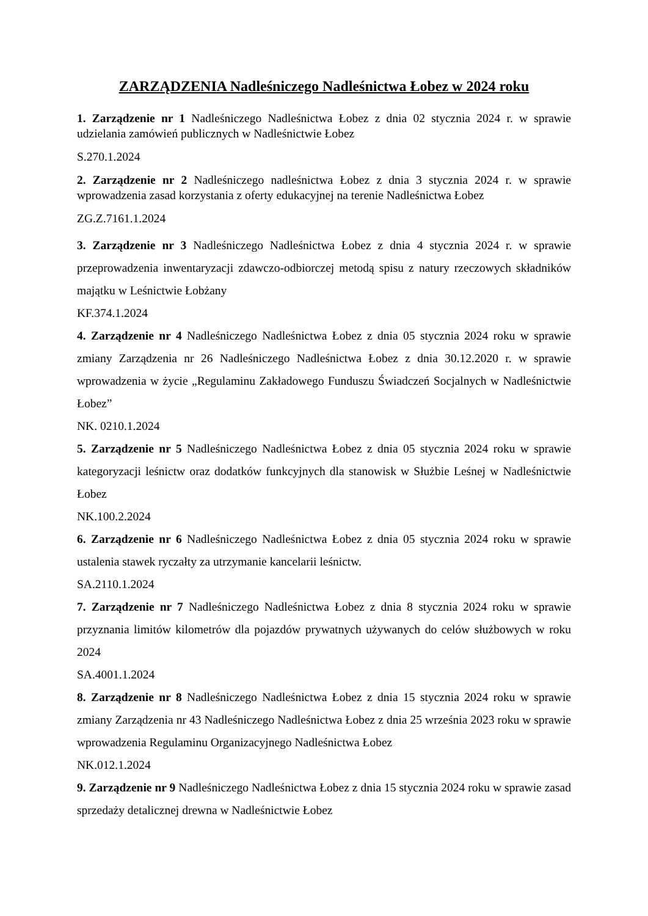ZARZĄDZENIA Nadleśniczego Nadleśnictwa Łobez w 2024 roku
1. Zarządzenie nr 1 Nadleśniczego Nadleśnictwa Łobez z dnia 02 stycznia 2024 r. w sprawie udzielania zamówień publicznych w Nadleśnictwie Łobez
S.270.1.2024
2. Zarządzenie nr 2 Nadleśniczego nadleśnictwa Łobez z dnia 3 stycznia 2024 r. w sprawie wprowadzenia zasad korzystania z oferty edukacyjnej na terenie Nadleśnictwa Łobez
ZG.Z.7161.1.2024
3. Zarządzenie nr 3 Nadleśniczego Nadleśnictwa Łobez z dnia 4 stycznia 2024 r. w sprawie przeprowadzenia inwentaryzacji zdawczo-odbiorczej metodą spisu z natury rzeczowych składników majątku w Leśnictwie Łobżany
KF.374.1.2024
4. Zarządzenie nr 4 Nadleśniczego Nadleśnictwa Łobez z dnia 05 stycznia 2024 roku w sprawie zmiany Zarządzenia nr 26 Nadleśniczego Nadleśnictwa Łobez z dnia 30.12.2020 r. w sprawie wprowadzenia w życie „Regulaminu Zakładowego Funduszu Świadczeń Socjalnych w Nadleśnictwie Łobez”
NK. 0210.1.2024
5. Zarządzenie nr 5 Nadleśniczego Nadleśnictwa Łobez z dnia 05 stycznia 2024 roku w sprawie kategoryzacji leśnictw oraz dodatków funkcyjnych dla stanowisk w Służbie Leśnej w Nadleśnictwie Łobez
NK.100.2.2024
6. Zarządzenie nr 6 Nadleśniczego Nadleśnictwa Łobez z dnia 05 stycznia 2024 roku w sprawie ustalenia stawek ryczałty za utrzymanie kancelarii leśnictw.
SA.2110.1.2024
7. Zarządzenie nr 7 Nadleśniczego Nadleśnictwa Łobez z dnia 8 stycznia 2024 roku w sprawie przyznania limitów kilometrów dla pojazdów prywatnych używanych do celów służbowych w roku 2024
SA.4001.1.2024
8. Zarządzenie nr 8 Nadleśniczego Nadleśnictwa Łobez z dnia 15 stycznia 2024 roku w sprawie zmiany Zarządzenia nr 43 Nadleśniczego Nadleśnictwa Łobez z dnia 25 września 2023 roku w sprawie wprowadzenia Regulaminu Organizacyjnego Nadleśnictwa Łobez
NK.012.1.2024
9. Zarządzenie nr 9 Nadleśniczego Nadleśnictwa Łobez z dnia 15 stycznia 2024 roku w sprawie zasad sprzedaży detalicznej drewna w Nadleśnictwie Łobez